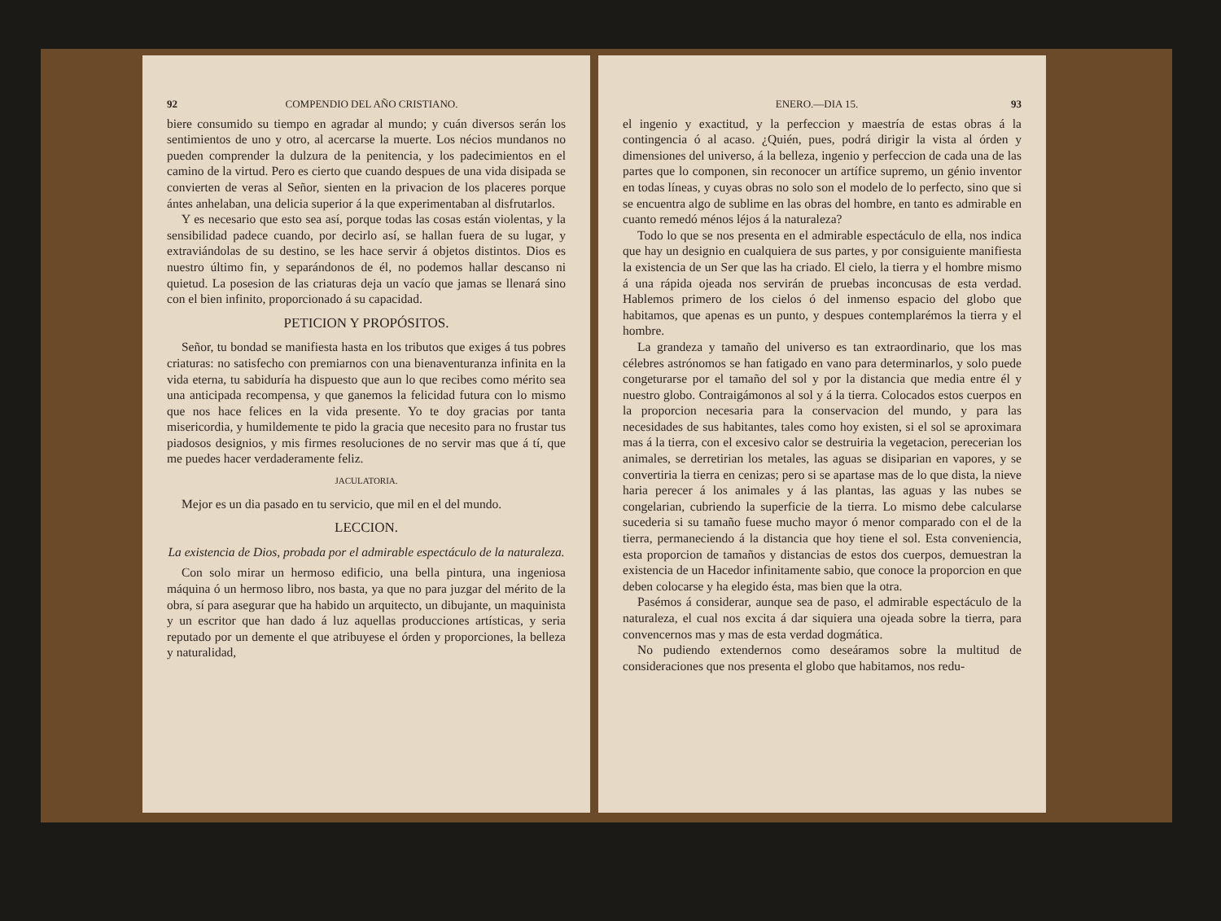92 COMPENDIO DEL AÑO CRISTIANO.
biere consumido su tiempo en agradar al mundo; y cuán diversos serán los sentimientos de uno y otro, al acercarse la muerte. Los nécios mundanos no pueden comprender la dulzura de la penitencia, y los padecimientos en el camino de la virtud. Pero es cierto que cuando despues de una vida disipada se convierten de veras al Señor, sienten en la privacion de los placeres porque ántes anhelaban, una delicia superior á la que experimentaban al disfrutarlos.
Y es necesario que esto sea así, porque todas las cosas están violentas, y la sensibilidad padece cuando, por decirlo así, se hallan fuera de su lugar, y extraviándolas de su destino, se les hace servir á objetos distintos. Dios es nuestro último fin, y separándonos de él, no podemos hallar descanso ni quietud. La posesion de las criaturas deja un vacío que jamas se llenará sino con el bien infinito, proporcionado á su capacidad.
PETICION Y PROPÓSITOS.
Señor, tu bondad se manifiesta hasta en los tributos que exiges á tus pobres criaturas: no satisfecho con premiarnos con una bienaventuranza infinita en la vida eterna, tu sabiduría ha dispuesto que aun lo que recibes como mérito sea una anticipada recompensa, y que ganemos la felicidad futura con lo mismo que nos hace felices en la vida presente. Yo te doy gracias por tanta misericordia, y humildemente te pido la gracia que necesito para no frustar tus piadosos designios, y mis firmes resoluciones de no servir mas que á tí, que me puedes hacer verdaderamente feliz.
JACULATORIA.
Mejor es un dia pasado en tu servicio, que mil en el del mundo.
LECCION.
La existencia de Dios, probada por el admirable espectáculo de la naturaleza.
Con solo mirar un hermoso edificio, una bella pintura, una ingeniosa máquina ó un hermoso libro, nos basta, ya que no para juzgar del mérito de la obra, sí para asegurar que ha habido un arquitecto, un dibujante, un maquinista y un escritor que han dado á luz aquellas producciones artísticas, y seria reputado por un demente el que atribuyese el órden y proporciones, la belleza y naturalidad,
ENERO.—DIA 15. 93
el ingenio y exactitud, y la perfeccion y maestría de estas obras á la contingencia ó al acaso. ¿Quién, pues, podrá dirigir la vista al órden y dimensiones del universo, á la belleza, ingenio y perfeccion de cada una de las partes que lo componen, sin reconocer un artífice supremo, un génio inventor en todas líneas, y cuyas obras no solo son el modelo de lo perfecto, sino que si se encuentra algo de sublime en las obras del hombre, en tanto es admirable en cuanto remedó ménos léjos á la naturaleza?
Todo lo que se nos presenta en el admirable espectáculo de ella, nos indica que hay un designio en cualquiera de sus partes, y por consiguiente manifiesta la existencia de un Ser que las ha criado. El cielo, la tierra y el hombre mismo á una rápida ojeada nos servirán de pruebas inconcusas de esta verdad. Hablemos primero de los cielos ó del inmenso espacio del globo que habitamos, que apenas es un punto, y despues contemplarémos la tierra y el hombre.
La grandeza y tamaño del universo es tan extraordinario, que los mas célebres astrónomos se han fatigado en vano para determinarlos, y solo puede congeturarse por el tamaño del sol y por la distancia que media entre él y nuestro globo. Contraigámonos al sol y á la tierra. Colocados estos cuerpos en la proporcion necesaria para la conservacion del mundo, y para las necesidades de sus habitantes, tales como hoy existen, si el sol se aproximara mas á la tierra, con el excesivo calor se destruiria la vegetacion, perecerian los animales, se derretirian los metales, las aguas se disiparian en vapores, y se convertiria la tierra en cenizas; pero si se apartase mas de lo que dista, la nieve haria perecer á los animales y á las plantas, las aguas y las nubes se congelarian, cubriendo la superficie de la tierra. Lo mismo debe calcularse sucederia si su tamaño fuese mucho mayor ó menor comparado con el de la tierra, permaneciendo á la distancia que hoy tiene el sol. Esta conveniencia, esta proporcion de tamaños y distancias de estos dos cuerpos, demuestran la existencia de un Hacedor infinitamente sabio, que conoce la proporcion en que deben colocarse y ha elegido ésta, mas bien que la otra.
Pasémos á considerar, aunque sea de paso, el admirable espectáculo de la naturaleza, el cual nos excita á dar siquiera una ojeada sobre la tierra, para convencernos mas y mas de esta verdad dogmática.
No pudiendo extendernos como deseáramos sobre la multitud de consideraciones que nos presenta el globo que habitamos, nos redu-